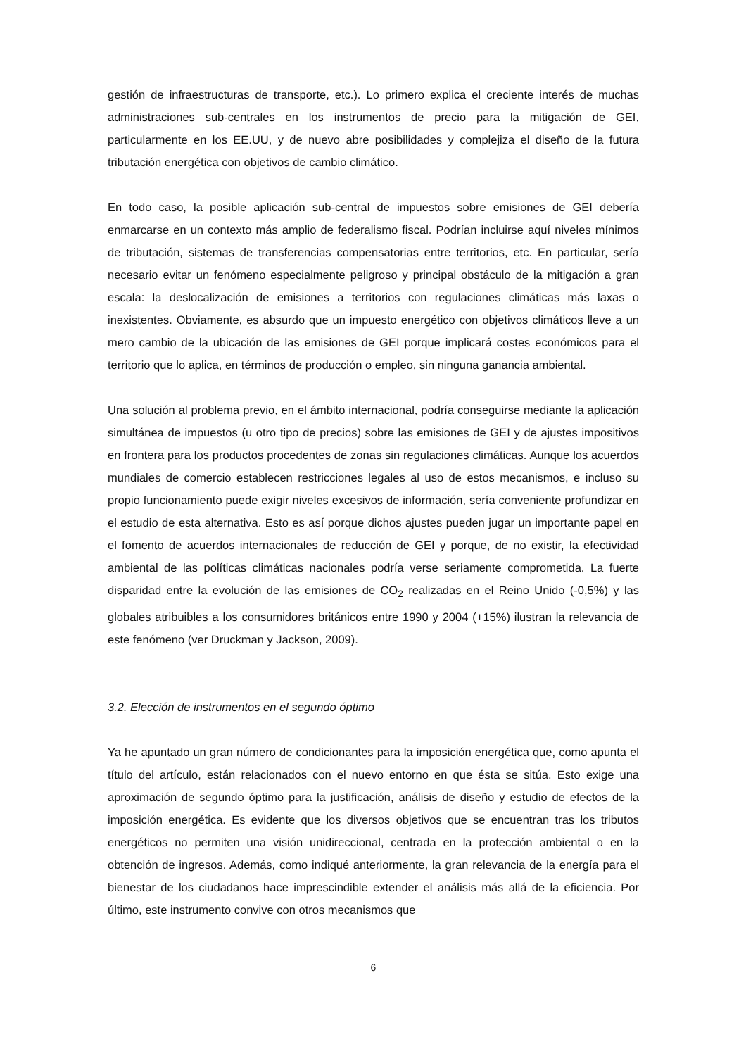gestión de infraestructuras de transporte, etc.). Lo primero explica el creciente interés de muchas administraciones sub-centrales en los instrumentos de precio para la mitigación de GEI, particularmente en los EE.UU, y de nuevo abre posibilidades y complejiza el diseño de la futura tributación energética con objetivos de cambio climático.
En todo caso, la posible aplicación sub-central de impuestos sobre emisiones de GEI debería enmarcarse en un contexto más amplio de federalismo fiscal. Podrían incluirse aquí niveles mínimos de tributación, sistemas de transferencias compensatorias entre territorios, etc. En particular, sería necesario evitar un fenómeno especialmente peligroso y principal obstáculo de la mitigación a gran escala: la deslocalización de emisiones a territorios con regulaciones climáticas más laxas o inexistentes. Obviamente, es absurdo que un impuesto energético con objetivos climáticos lleve a un mero cambio de la ubicación de las emisiones de GEI porque implicará costes económicos para el territorio que lo aplica, en términos de producción o empleo, sin ninguna ganancia ambiental.
Una solución al problema previo, en el ámbito internacional, podría conseguirse mediante la aplicación simultánea de impuestos (u otro tipo de precios) sobre las emisiones de GEI y de ajustes impositivos en frontera para los productos procedentes de zonas sin regulaciones climáticas. Aunque los acuerdos mundiales de comercio establecen restricciones legales al uso de estos mecanismos, e incluso su propio funcionamiento puede exigir niveles excesivos de información, sería conveniente profundizar en el estudio de esta alternativa. Esto es así porque dichos ajustes pueden jugar un importante papel en el fomento de acuerdos internacionales de reducción de GEI y porque, de no existir, la efectividad ambiental de las políticas climáticas nacionales podría verse seriamente comprometida. La fuerte disparidad entre la evolución de las emisiones de CO<sub>2</sub> realizadas en el Reino Unido (-0,5%) y las globales atribuibles a los consumidores británicos entre 1990 y 2004 (+15%) ilustran la relevancia de este fenómeno (ver Druckman y Jackson, 2009).
3.2. Elección de instrumentos en el segundo óptimo
Ya he apuntado un gran número de condicionantes para la imposición energética que, como apunta el título del artículo, están relacionados con el nuevo entorno en que ésta se sitúa. Esto exige una aproximación de segundo óptimo para la justificación, análisis de diseño y estudio de efectos de la imposición energética. Es evidente que los diversos objetivos que se encuentran tras los tributos energéticos no permiten una visión unidireccional, centrada en la protección ambiental o en la obtención de ingresos. Además, como indiqué anteriormente, la gran relevancia de la energía para el bienestar de los ciudadanos hace imprescindible extender el análisis más allá de la eficiencia. Por último, este instrumento convive con otros mecanismos que
6